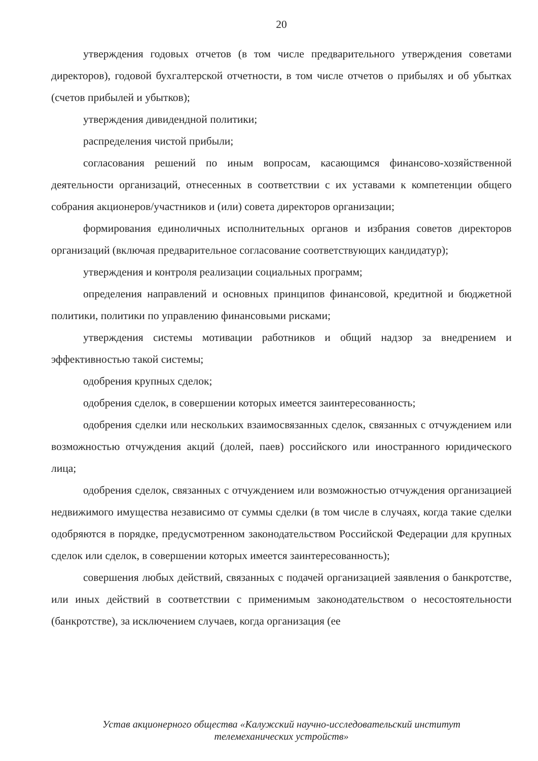20
утверждения годовых отчетов (в том числе предварительного утверждения советами директоров), годовой бухгалтерской отчетности, в том числе отчетов о прибылях и об убытках (счетов прибылей и убытков);
утверждения дивидендной политики;
распределения чистой прибыли;
согласования решений по иным вопросам, касающимся финансово-хозяйственной деятельности организаций, отнесенных в соответствии с их уставами к компетенции общего собрания акционеров/участников и (или) совета директоров организации;
формирования единоличных исполнительных органов и избрания советов директоров организаций (включая предварительное согласование соответствующих кандидатур);
утверждения и контроля реализации социальных программ;
определения направлений и основных принципов финансовой, кредитной и бюджетной политики, политики по управлению финансовыми рисками;
утверждения системы мотивации работников и общий надзор за внедрением и эффективностью такой системы;
одобрения крупных сделок;
одобрения сделок, в совершении которых имеется заинтересованность;
одобрения сделки или нескольких взаимосвязанных сделок, связанных с отчуждением или возможностью отчуждения акций (долей, паев) российского или иностранного юридического лица;
одобрения сделок, связанных с отчуждением или возможностью отчуждения организацией недвижимого имущества независимо от суммы сделки (в том числе в случаях, когда такие сделки одобряются в порядке, предусмотренном законодательством Российской Федерации для крупных сделок или сделок, в совершении которых имеется заинтересованность);
совершения любых действий, связанных с подачей организацией заявления о банкротстве, или иных действий в соответствии с применимым законодательством о несостоятельности (банкротстве), за исключением случаев, когда организация (ее
Устав акционерного общества «Калужский научно-исследовательский институт
телемеханических устройств»